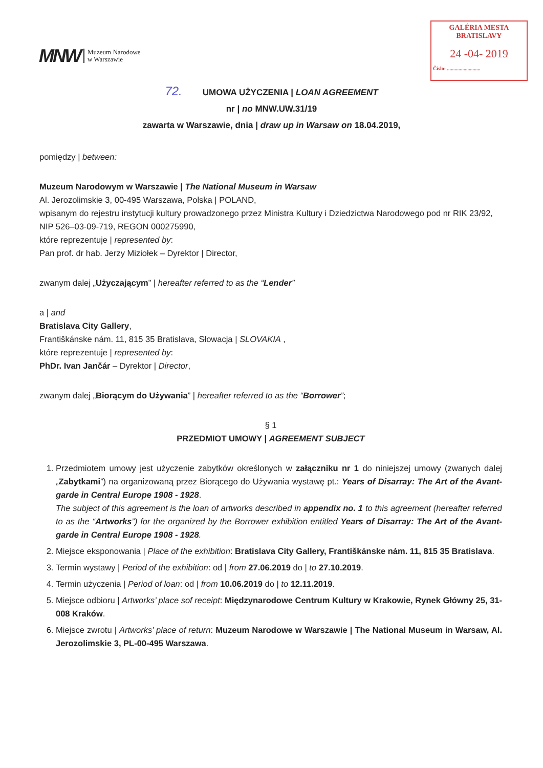MNW Muzeum Narodowe
w Warszawie
GALÉRIA MESTA
BRATISLAVY
24 -04- 2019
Číslo: ..........................
72. UMOWA UŻYCZENIA | LOAN AGREEMENT
nr | no MNW.UW.31/19
zawarta w Warszawie, dnia | draw up in Warsaw on 18.04.2019,
pomiędzy | between:
Muzeum Narodowym w Warszawie | The National Museum in Warsaw
Al. Jerozolimskie 3, 00-495 Warszawa, Polska | POLAND,
wpisanym do rejestru instytucji kultury prowadzonego przez Ministra Kultury i Dziedzictwa Narodowego pod nr RIK 23/92, NIP 526–03-09-719, REGON 000275990,
które reprezentuje | represented by:
Pan prof. dr hab. Jerzy Miziołek – Dyrektor | Director,
zwanym dalej „Użyczającym” | hereafter referred to as the “Lender”
a | and
Bratislava City Gallery,
Františkánske nám. 11, 815 35 Bratislava, Słowacja | SLOVAKIA ,
które reprezentuje | represented by:
PhDr. Ivan Jančár – Dyrektor | Director,
zwanym dalej „Biorącym do Używania” | hereafter referred to as the “Borrower”;
§ 1
PRZEDMIOT UMOWY | AGREEMENT SUBJECT
1. Przedmiotem umowy jest użyczenie zabytków określonych w załączniku nr 1 do niniejszej umowy (zwanych dalej „Zabytkami”) na organizowaną przez Biorącego do Używania wystawę pt.: Years of Disarray: The Art of the Avant-garde in Central Europe 1908 - 1928.
The subject of this agreement is the loan of artworks described in appendix no. 1 to this agreement (hereafter referred to as the “Artworks”) for the organized by the Borrower exhibition entitled Years of Disarray: The Art of the Avant-garde in Central Europe 1908 - 1928.
2. Miejsce eksponowania | Place of the exhibition: Bratislava City Gallery, Františkánske nám. 11, 815 35 Bratislava.
3. Termin wystawy | Period of the exhibition: od | from 27.06.2019 do | to 27.10.2019.
4. Termin użyczenia | Period of loan: od | from 10.06.2019 do | to 12.11.2019.
5. Miejsce odbioru | Artworks’ place sof receipt: Międzynarodowe Centrum Kultury w Krakowie, Rynek Główny 25, 31-008 Kraków.
6. Miejsce zwrotu | Artworks’ place of return: Muzeum Narodowe w Warszawie | The National Museum in Warsaw, Al. Jerozolimskie 3, PL-00-495 Warszawa.